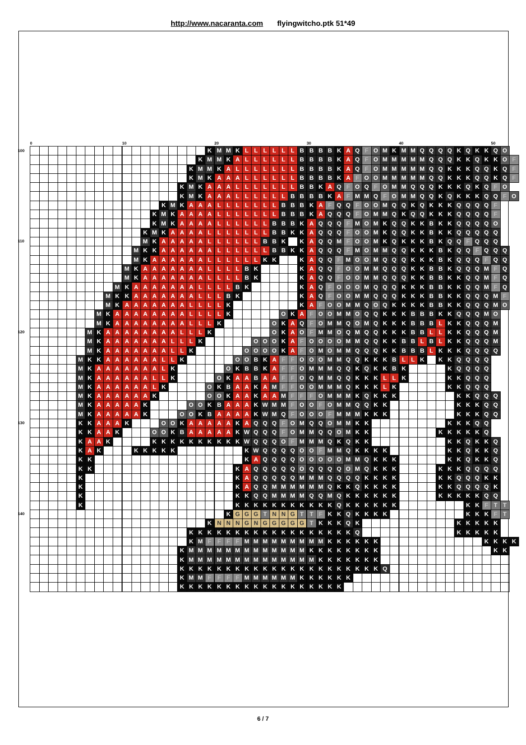http://www.nacaranta.com flyingwitcho.ptk 51*49
| | 0 | | | | | | | | | | 10 | | | | | | | | | | 20 | | | | | | | | | | 30 | | | | | | | | | | 40 | | | | | | | | | | 50 | | |
| --- | --- | --- | --- | --- | --- | --- | --- | --- | --- | --- | --- | --- | --- | --- | --- | --- | --- | --- | --- | --- | --- | --- | --- | --- | --- | --- | --- | --- | --- | --- | --- | --- | --- | --- | --- | --- | --- | --- | --- | --- | --- | --- | --- | --- | --- | --- | --- | --- | --- | --- | --- | --- | --- |
| 100 | | | | | | | | | | | | | | | | | | | | K | M | M | K | L | L | L | L | L | L | B | B | B | B | K | A | Q | F | O | M | K | M | M | Q | Q | Q | Q | K | Q | K | K | Q | O | |
| | | | | | | | | | | | | | | | | | | | K | M | M | K | A | L | L | L | L | L | L | B | B | B | B | K | A | Q | F | O | M | M | M | M | M | Q | Q | Q | K | K | Q | K | K | O | F |
| | | | | | | | | | | | | | | | | | | K | M | M | K | A | L | L | L | L | L | L | L | B | B | B | B | K | A | Q | F | O | M | M | M | M | M | Q | Q | K | K | K | Q | Q | K | Q | F |
| | | | | | | | | | | | | | | | | | | K | M | K | A | A | A | L | L | L | L | L | L | B | B | B | B | K | A | F | O | O | M | M | M | M | M | Q | Q | K | K | K | Q | Q | K | Q | F |
| | | | | | | | | | | | | | | | | | K | M | K | A | A | A | L | L | L | L | L | L | L | B | B | K | A | Q | F | O | Q | F | O | M | M | Q | Q | Q | K | K | K | Q | K | Q | F | O | |
| | | | | | | | | | | | | | | | | | K | M | K | A | A | A | L | L | L | L | L | L | B | B | B | B | K | A | F | M | M | Q | F | O | M | M | Q | Q | K | Q | K | K | K | Q | Q | F | O |
| | | | | | | | | | | | | | | | K | M | K | A | A | A | L | L | L | L | L | L | L | B | B | B | K | A | F | Q | Q | F | O | O | M | Q | Q | K | Q | K | K | K | Q | Q | Q | Q | F | | |
| | | | | | | | | | | | | | | K | M | K | A | A | A | A | L | L | L | L | L | L | L | B | B | B | K | A | Q | Q | Q | F | O | M | M | Q | K | Q | Q | K | K | K | Q | Q | Q | Q | F | | |
| | | | | | | | | | | | | | | K | M | K | A | A | A | A | L | L | L | L | L | L | B | B | B | K | A | Q | Q | Q | F | M | O | M | K | Q | Q | K | K | B | K | K | Q | Q | Q | Q | O | | |
| | | | | | | | | | | | | | K | M | K | A | A | A | A | L | L | L | L | L | L | L | B | B | K | K | A | Q | Q | Q | F | O | O | M | K | Q | Q | K | K | B | K | K | Q | Q | Q | Q | Q | | |
| 110 | | | | | | | | | | | | | M | K | A | A | A | A | A | L | L | L | L | L | L | B | B | K | | K | A | Q | Q | M | F | O | O | M | K | Q | K | K | K | B | K | Q | Q | F | Q | Q | Q | | |
| | | | | | | | | | | | | M | K | K | A | A | A | A | A | A | L | L | L | L | L | L | B | B | K | K | A | Q | Q | Q | F | M | O | M | M | Q | Q | K | K | K | B | K | Q | Q | F | Q | Q | Q | |
| | | | | | | | | | | | | M | K | A | A | A | A | A | A | L | L | L | L | L | L | K | K | | | K | A | Q | Q | F | M | O | O | M | Q | Q | Q | K | K | K | B | K | Q | Q | Q | F | Q | Q | |
| | | | | | | | | | | | M | K | A | A | A | A | A | A | A | L | L | L | L | B | K | | | | | K | A | Q | Q | F | O | O | M | M | Q | Q | Q | K | K | B | B | K | Q | Q | Q | M | F | Q | |
| | | | | | | | | | | | M | K | A | A | A | A | A | A | A | L | L | L | L | B | K | | | | | K | A | Q | Q | F | O | O | M | M | Q | Q | Q | K | K | B | B | K | K | Q | Q | M | F | Q | |
| | | | | | | | | | | M | K | A | A | A | A | A | A | A | L | L | L | L | B | K | | | | | | K | A | Q | F | O | O | O | M | Q | Q | Q | K | K | K | B | B | K | K | Q | Q | M | F | Q | |
| | | | | | | | | | M | K | K | A | A | A | A | A | A | A | L | L | L | B | K | | | | | | | K | A | Q | F | O | O | M | M | Q | Q | Q | K | K | K | B | B | K | K | Q | Q | Q | M | F | |
| | | | | | | | | | M | K | A | A | A | A | A | A | A | L | L | L | L | K | | | | | | | | K | A | F | O | O | M | M | Q | O | Q | K | K | K | K | B | B | K | K | Q | Q | Q | M | O | |
| | | | | | | | | M | K | A | A | A | A | A | A | A | A | L | L | L | L | K | | | | | | O | K | A | F | O | O | M | M | O | Q | Q | K | K | K | B | B | B | K | K | Q | Q | Q | M | O | | |
| | | | | | | | | M | K | A | A | A | A | A | A | A | A | L | L | L | K | | | | | | O | K | A | Q | F | O | M | M | Q | O | M | Q | K | K | K | B | B | B | L | K | K | Q | Q | Q | M | | |
| 120 | | | | | | | M | K | A | A | A | A | A | A | A | A | L | L | L | K | | | | | | | O | K | A | O | F | M | M | O | Q | M | Q | Q | K | K | K | B | B | L | L | K | K | Q | Q | Q | M | | |
| | | | | | | | M | K | A | A | A | A | A | A | A | L | L | L | K | | | | | | O | O | O | K | A | F | O | O | O | O | M | M | Q | Q | K | K | B | B | L | B | L | K | K | Q | Q | Q | M | | |
| | | | | | | | M | K | A | A | A | A | A | A | A | L | L | K | | | | | | O | O | O | O | K | A | F | O | M | O | M | M | Q | Q | Q | K | K | B | B | B | L | K | K | K | Q | Q | Q | Q | | |
| | | | | | | M | K | K | A | A | A | A | A | A | L | L | K | | | | | | O | O | B | K | A | F | F | O | O | O | M | M | Q | Q | K | K | K | B | L | L | K | | K | K | Q | Q | Q | Q | | | |
| | | | | | | M | K | A | A | A | A | A | A | A | L | K | | | | | | O | K | B | B | K | A | F | F | O | M | M | M | Q | Q | K | Q | K | K | B | K | | | | | K | Q | Q | Q | Q | | | |
| | | | | | | M | K | A | A | A | A | A | A | L | L | K | | | | | O | K | A | A | B | A | A | F | F | O | Q | M | M | Q | Q | K | K | K | L | L | K | | | | | K | K | Q | Q | Q | | | |
| | | | | | | M | K | A | A | A | A | A | A | L | K | | | | | O | K | B | A | A | K | A | M | F | F | O | O | M | M | M | Q | K | K | K | L | K | | | | | | K | K | Q | Q | Q | | | |
| | | | | | | M | K | A | A | A | A | A | A | K | | | | | | O | O | K | A | A | K | A | A | M | F | F | F | O | M | M | M | K | Q | K | K | K | | | | | | | K | K | Q | Q | Q | | |
| | | | | | | M | K | A | A | A | A | A | K | | | | | O | O | K | B | A | A | A | K | W | M | M | F | O | O | F | O | M | M | Q | Q | K | K | | | | | | | | K | K | K | Q | Q | | |
| | | | | | | M | K | A | A | A | A | A | K | | | | O | O | K | B | A | A | A | A | K | W | M | Q | F | O | O | O | F | M | M | M | K | K | K | | | | | | | | K | K | K | Q | Q | | |
| 130 | | | | | | K | K | A | A | A | K | | | | O | O | K | A | A | A | A | A | K | A | Q | Q | Q | F | O | M | Q | Q | O | M | M | K | K | | | | | | | | | K | K | K | Q | Q | | | |
| | | | | | | K | K | A | A | K | | | | O | O | K | B | A | A | A | A | A | K | W | Q | Q | Q | F | O | M | M | Q | Q | O | M | K | K | | | | | | | | K | K | K | K | K | Q | | | |
| | | | | | | K | A | A | K | | | | | K | K | K | K | K | K | K | K | K | K | W | Q | Q | Q | O | F | M | M | M | Q | K | Q | K | K | | | | | | | | | K | K | Q | K | K | Q | | |
| | | | | | | K | A | K | | | | K | K | K | K | K | | | | | | | | K | W | Q | Q | Q | Q | O | O | F | M | M | Q | K | K | K | K | | | | | | | K | K | Q | K | K | Q | | |
| | | | | | | K | K | | | | | | | | | | | | | | | | | K | A | Q | Q | Q | Q | O | O | O | O | O | M | M | Q | K | K | K | | | | | | K | K | Q | K | K | Q | | |
| | | | | | | K | K | | | | | | | | | | | | | | | | K | A | Q | Q | Q | Q | Q | O | Q | Q | Q | Q | O | M | Q | K | K | K | | | | | K | K | K | Q | Q | Q | Q | | |
| | | | | | | K | | | | | | | | | | | | | | | | | K | A | Q | Q | Q | Q | Q | M | M | M | Q | Q | Q | Q | K | K | K | K | | | | | K | K | Q | Q | Q | K | K | | |
| | | | | | | K | | | | | | | | | | | | | | | | | K | A | Q | Q | M | M | M | M | M | M | Q | K | K | Q | K | K | K | K | | | | | K | K | Q | Q | Q | Q | K | | |
| | | | | | | K | | | | | | | | | | | | | | | | | K | K | Q | Q | M | M | M | M | Q | Q | M | Q | K | K | K | K | K | K | | | | | K | K | K | K | K | Q | Q | | |
| | | | | | | K | | | | | | | | | | | | | | | | | K | K | K | K | K | K | K | K | K | K | K | Q | K | K | K | K | K | K | | | | | | | | K | K | F | T | T | |
| 140 | | | | | | | | | | | | | | | | | | | | | | K | G | G | G | T | N | N | G | T | T | F | K | K | Q | K | K | K | K | | | | | | | | | K | K | K | F | T | |
| | | | | | | | | | | | | | | | | | | | | K | N | N | N | G | N | G | G | G | G | G | T | K | K | K | Q | K | | | | | | | | | | | K | K | K | K | K | | |
| | | | | | | | | | | | | | | | | | | K | K | K | K | K | K | K | K | K | K | K | K | K | K | K | K | K | K | Q | | | | | | | | | | | K | K | K | K | K | | |
| | | | | | | | | | | | | | | | | | | K | M | F | F | F | F | M | M | M | M | M | M | M | M | M | K | K | K | K | K | K | | | | | | | | | | | | K | K | K | K |
| | | | | | | | | | | | | | | | | | K | M | M | M | M | M | M | M | M | M | M | M | M | M | K | K | K | K | K | K | K | K | | | | | | | | | | | | | K | K | |
| | | | | | | | | | | | | | | | | | K | M | M | M | M | M | M | M | M | M | M | M | M | M | M | K | K | K | K | K | K | K | | | | | | | | | | | | | | | |
| | | | | | | | | | | | | | | | | | K | K | K | K | K | K | K | K | K | K | K | K | K | K | K | K | K | K | K | K | K | K | Q | | | | | | | | | | | | | | |
| | | | | | | | | | | | | | | | | | K | M | M | F | F | F | F | M | M | M | M | M | M | K | K | K | K | K | K | | | | | | | | | | | | | | | | | | |
| | | | | | | | | | | | | | | | | | K | K | K | K | K | K | K | K | K | K | K | K | K | K | K | K | K | K | | | | | | | | | | | | | | | | | | | |
6 / 7